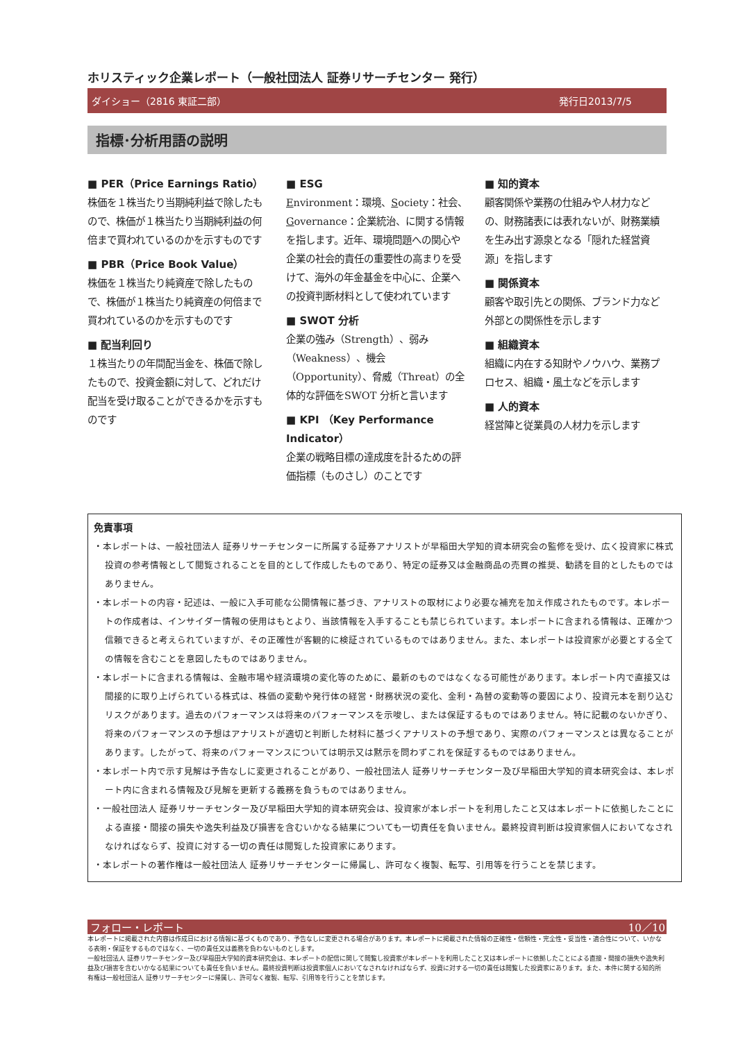ホリスティック企業レポート（一般社団法人 証券リサーチセンター 発行）
ダイショー（2816 東証二部） 発行日2013/7/5
指標･分析用語の説明
■ PER（Price Earnings Ratio）
株価を１株当たり当期純利益で除したもので、株価が１株当たり当期純利益の何倍まで買われているのかを示すものです
■ PBR（Price Book Value）
株価を１株当たり純資産で除したもので、株価が１株当たり純資産の何倍まで買われているのかを示すものです
■ 配当利回り
１株当たりの年間配当金を、株価で除したもので、投資金額に対して、どれだけ配当を受け取ることができるかを示すものです
■ ESG
Environment：環境、Society：社会、Governance：企業統治、に関する情報を指します。近年、環境問題への関心や企業の社会的責任の重要性の高まりを受けて、海外の年金基金を中心に、企業への投資判断材料として使われています
■ SWOT 分析
企業の強み（Strength）、弱み（Weakness）、機会（Opportunity）、脅威（Threat）の全体的な評価をSWOT 分析と言います
■ KPI （Key Performance Indicator）
企業の戦略目標の達成度を計るための評価指標（ものさし）のことです
■ 知的資本
顧客関係や業務の仕組みや人材力などの、財務諸表には表れないが、財務業績を生み出す源泉となる「隠れた経営資源」を指します
■ 関係資本
顧客や取引先との関係、ブランド力など外部との関係性を示します
■ 組織資本
組織に内在する知財やノウハウ、業務プロセス、組織・風土などを示します
■ 人的資本
経営陣と従業員の人材力を示します
免責事項
・本レポートは、一般社団法人 証券リサーチセンターに所属する証券アナリストが早稲田大学知的資本研究会の監修を受け、広く投資家に株式投資の参考情報として閲覧されることを目的として作成したものであり、特定の証券又は金融商品の売買の推奨、勧誘を目的としたものではありません。
・本レポートの内容・記述は、一般に入手可能な公開情報に基づき、アナリストの取材により必要な補充を加え作成されたものです。本レポートの作成者は、インサイダー情報の使用はもとより、当該情報を入手することも禁じられています。本レポートに含まれる情報は、正確かつ信頼できると考えられていますが、その正確性が客観的に検証されているものではありません。また、本レポートは投資家が必要とする全ての情報を含むことを意図したものではありません。
・本レポートに含まれる情報は、金融市場や経済環境の変化等のために、最新のものではなくなる可能性があります。本レポート内で直接又は間接的に取り上げられている株式は、株価の変動や発行体の経営・財務状況の変化、金利・為替の変動等の要因により、投資元本を割り込むリスクがあります。過去のパフォーマンスは将来のパフォーマンスを示唆し、または保証するものではありません。特に記載のないかぎり、将来のパフォーマンスの予想はアナリストが適切と判断した材料に基づくアナリストの予想であり、実際のパフォーマンスとは異なることがあります。したがって、将来のパフォーマンスについては明示又は黙示を問わずこれを保証するものではありません。
・本レポート内で示す見解は予告なしに変更されることがあり、一般社団法人 証券リサーチセンター及び早稲田大学知的資本研究会は、本レポート内に含まれる情報及び見解を更新する義務を負うものではありません。
・一般社団法人 証券リサーチセンター及び早稲田大学知的資本研究会は、投資家が本レポートを利用したこと又は本レポートに依拠したことによる直接・間接の損失や逸失利益及び損害を含むいかなる結果についても一切責任を負いません。最終投資判断は投資家個人においてなされなければならず、投資に対する一切の責任は閲覧した投資家にあります。
・本レポートの著作権は一般社団法人 証券リサーチセンターに帰属し、許可なく複製、転写、引用等を行うことを禁じます。
フォロー・レポート 10／10
本レポートに掲載された内容は作成日における情報に基づくものであり、予告なしに変更される場合があります。本レポートに掲載された情報の正確性・信頼性・完全性・妥当性・適合性について、いかなる表明・保証をするものではなく、一切の責任又は義務を負わないものとします。
一般社団法人 証券リサーチセンター及び早稲田大学知的資本研究会は、本レポートの配信に関して閲覧し投資家が本レポートを利用したこと又は本レポートに依拠したことによる直接・間接の損失や逸失利益及び損害を含むいかなる結果についても責任を負いません。最終投資判断は投資家個人においてなされなければならず、投資に対する一切の責任は閲覧した投資家にあります。また、本件に関する知的所有権は一般社団法人 証券リサーチセンターに帰属し、許可なく複製、転写、引用等を行うことを禁じます。